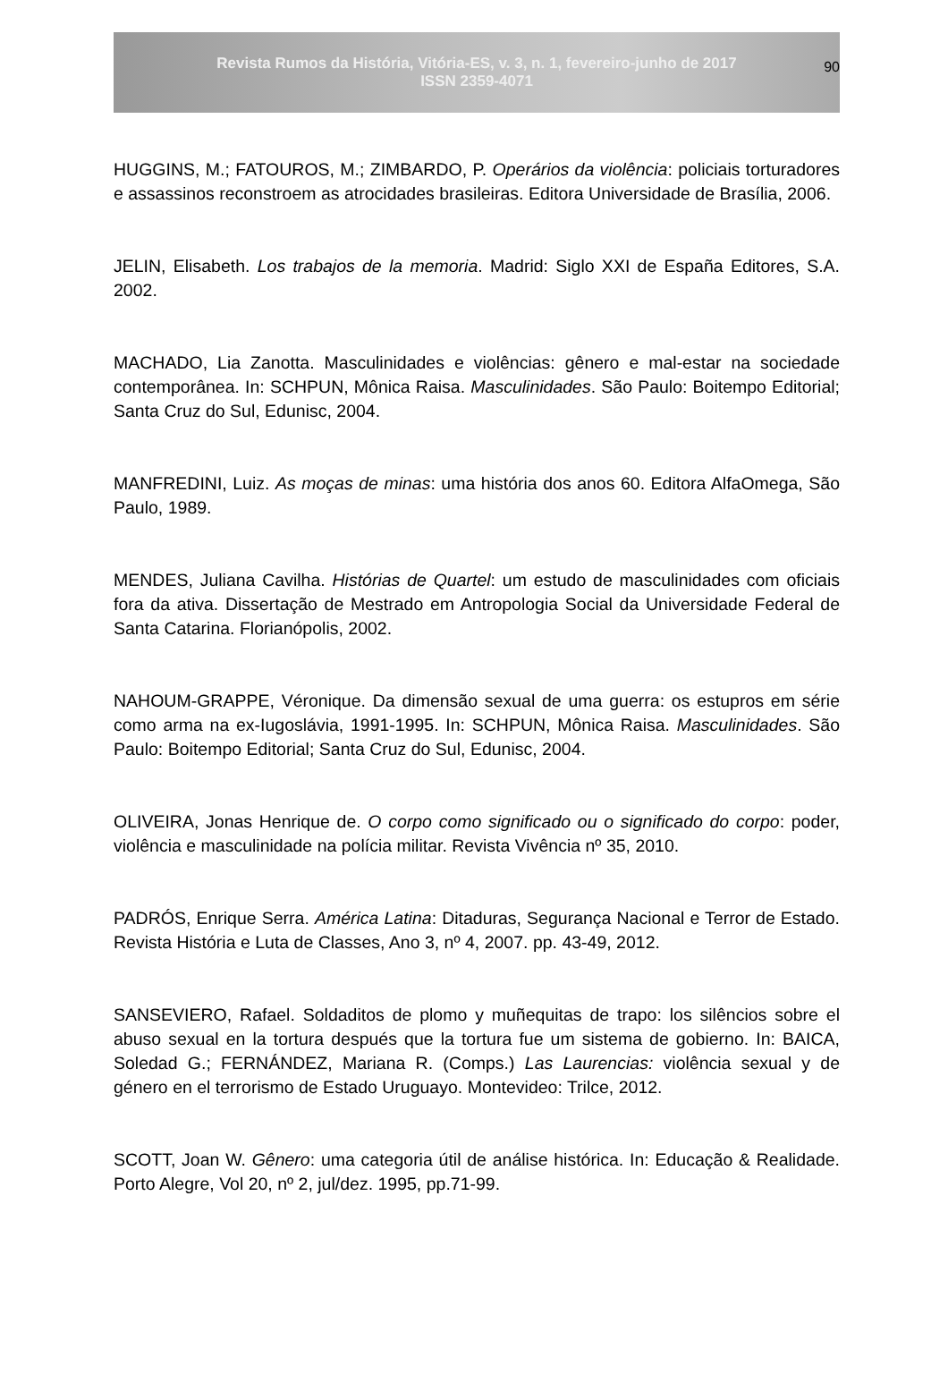Revista Rumos da História, Vitória-ES, v. 3, n. 1, fevereiro-junho de 2017
ISSN 2359-4071
90
HUGGINS, M.; FATOUROS, M.; ZIMBARDO, P. Operários da violência: policiais torturadores e assassinos reconstroem as atrocidades brasileiras. Editora Universidade de Brasília, 2006.
JELIN, Elisabeth. Los trabajos de la memoria. Madrid: Siglo XXI de España Editores, S.A. 2002.
MACHADO, Lia Zanotta. Masculinidades e violências: gênero e mal-estar na sociedade contemporânea. In: SCHPUN, Mônica Raisa. Masculinidades. São Paulo: Boitempo Editorial; Santa Cruz do Sul, Edunisc, 2004.
MANFREDINI, Luiz. As moças de minas: uma história dos anos 60. Editora AlfaOmega, São Paulo, 1989.
MENDES, Juliana Cavilha. Histórias de Quartel: um estudo de masculinidades com oficiais fora da ativa. Dissertação de Mestrado em Antropologia Social da Universidade Federal de Santa Catarina. Florianópolis, 2002.
NAHOUM-GRAPPE, Véronique. Da dimensão sexual de uma guerra: os estupros em série como arma na ex-Iugoslávia, 1991-1995. In: SCHPUN, Mônica Raisa. Masculinidades. São Paulo: Boitempo Editorial; Santa Cruz do Sul, Edunisc, 2004.
OLIVEIRA, Jonas Henrique de. O corpo como significado ou o significado do corpo: poder, violência e masculinidade na polícia militar. Revista Vivência nº 35, 2010.
PADRÓS, Enrique Serra. América Latina: Ditaduras, Segurança Nacional e Terror de Estado. Revista História e Luta de Classes, Ano 3, nº 4, 2007. pp. 43-49, 2012.
SANSEVIERO, Rafael. Soldaditos de plomo y muñequitas de trapo: los silêncios sobre el abuso sexual en la tortura después que la tortura fue um sistema de gobierno. In: BAICA, Soledad G.; FERNÁNDEZ, Mariana R. (Comps.) Las Laurencias: violência sexual y de género en el terrorismo de Estado Uruguayo. Montevideo: Trilce, 2012.
SCOTT, Joan W. Gênero: uma categoria útil de análise histórica. In: Educação & Realidade. Porto Alegre, Vol 20, nº 2, jul/dez. 1995, pp.71-99.